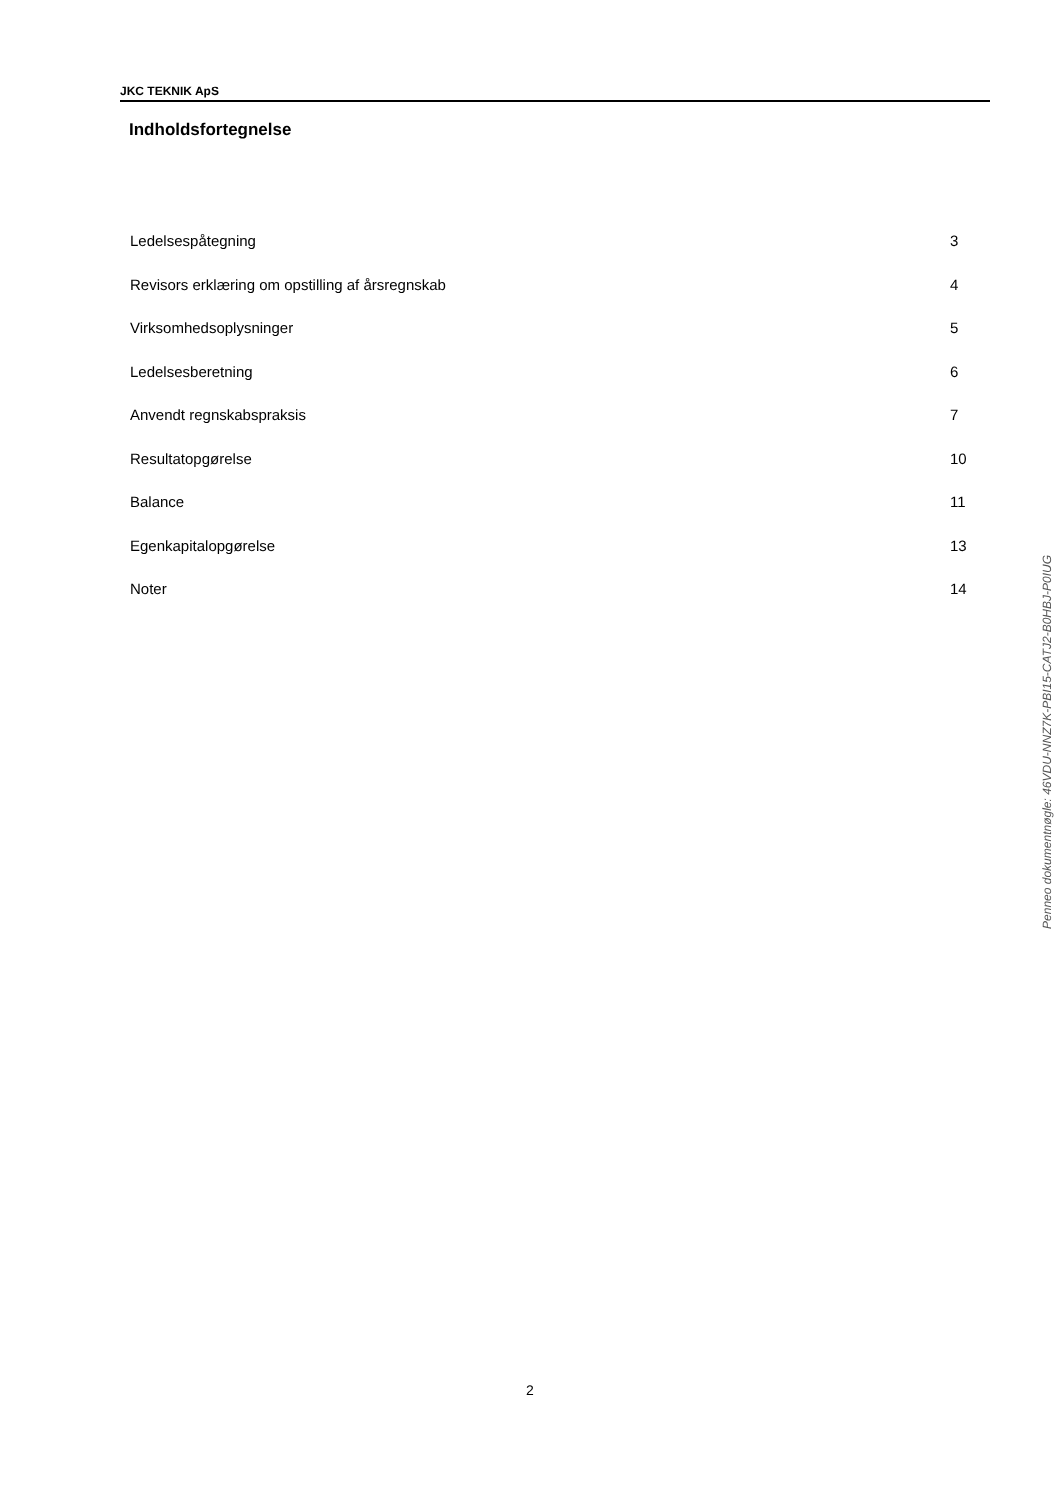JKC TEKNIK ApS
Indholdsfortegnelse
Ledelsespåtegning 3
Revisors erklæring om opstilling af årsregnskab 4
Virksomhedsoplysninger 5
Ledelsesberetning 6
Anvendt regnskabspraksis 7
Resultatopgørelse 10
Balance 11
Egenkapitalopgørelse 13
Noter 14
Penneo dokumentnøgle: 46VDU-NNZ7K-PBI15-CATJ2-B0HBJ-P0IUG
2